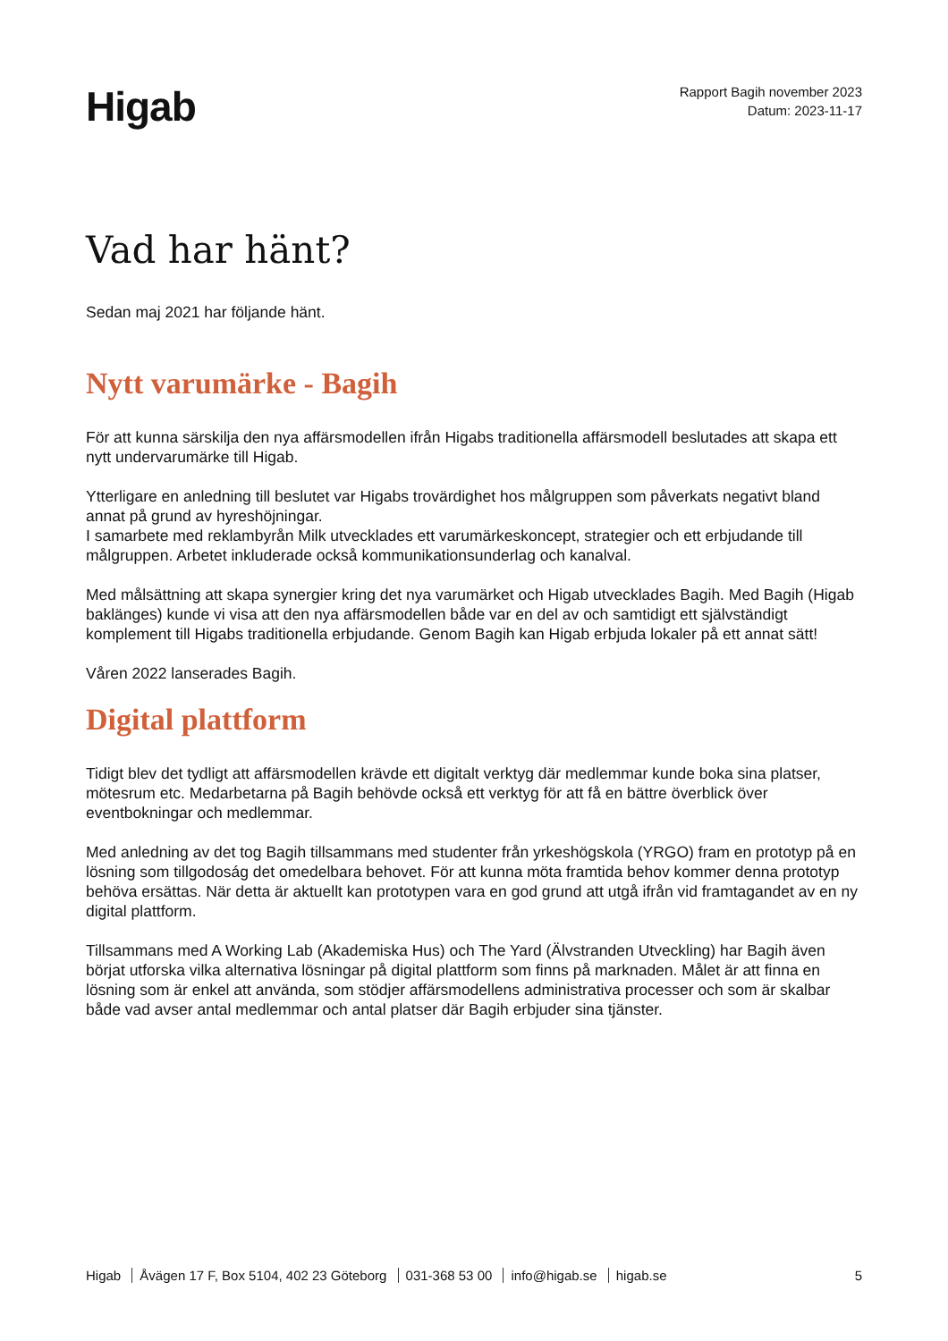Higab
Rapport Bagih november 2023
Datum: 2023-11-17
Vad har hänt?
Sedan maj 2021 har följande hänt.
Nytt varumärke - Bagih
För att kunna särskilja den nya affärsmodellen ifrån Higabs traditionella affärsmodell beslutades att skapa ett nytt undervarumärke till Higab.
Ytterligare en anledning till beslutet var Higabs trovärdighet hos målgruppen som påverkats negativt bland annat på grund av hyreshöjningar.
I samarbete med reklambyrån Milk utvecklades ett varumärkeskoncept, strategier och ett erbjudande till målgruppen. Arbetet inkluderade också kommunikationsunderlag och kanalval.
Med målsättning att skapa synergier kring det nya varumärket och Higab utvecklades Bagih. Med Bagih (Higab baklänges) kunde vi visa att den nya affärsmodellen både var en del av och samtidigt ett självständigt komplement till Higabs traditionella erbjudande. Genom Bagih kan Higab erbjuda lokaler på ett annat sätt!
Våren 2022 lanserades Bagih.
Digital plattform
Tidigt blev det tydligt att affärsmodellen krävde ett digitalt verktyg där medlemmar kunde boka sina platser, mötesrum etc. Medarbetarna på Bagih behövde också ett verktyg för att få en bättre överblick över eventbokningar och medlemmar.
Med anledning av det tog Bagih tillsammans med studenter från yrkeshögskola (YRGO) fram en prototyp på en lösning som tillgodoság det omedelbara behovet. För att kunna möta framtida behov kommer denna prototyp behöva ersättas. När detta är aktuellt kan prototypen vara en god grund att utgå ifrån vid framtagandet av en ny digital plattform.
Tillsammans med A Working Lab (Akademiska Hus) och The Yard (Älvstranden Utveckling) har Bagih även börjat utforska vilka alternativa lösningar på digital plattform som finns på marknaden. Målet är att finna en lösning som är enkel att använda, som stödjer affärsmodellens administrativa processer och som är skalbar både vad avser antal medlemmar och antal platser där Bagih erbjuder sina tjänster.
Higab Åvägen 17 F, Box 5104, 402 23 Göteborg 031-368 53 00 info@higab.se higab.se
5